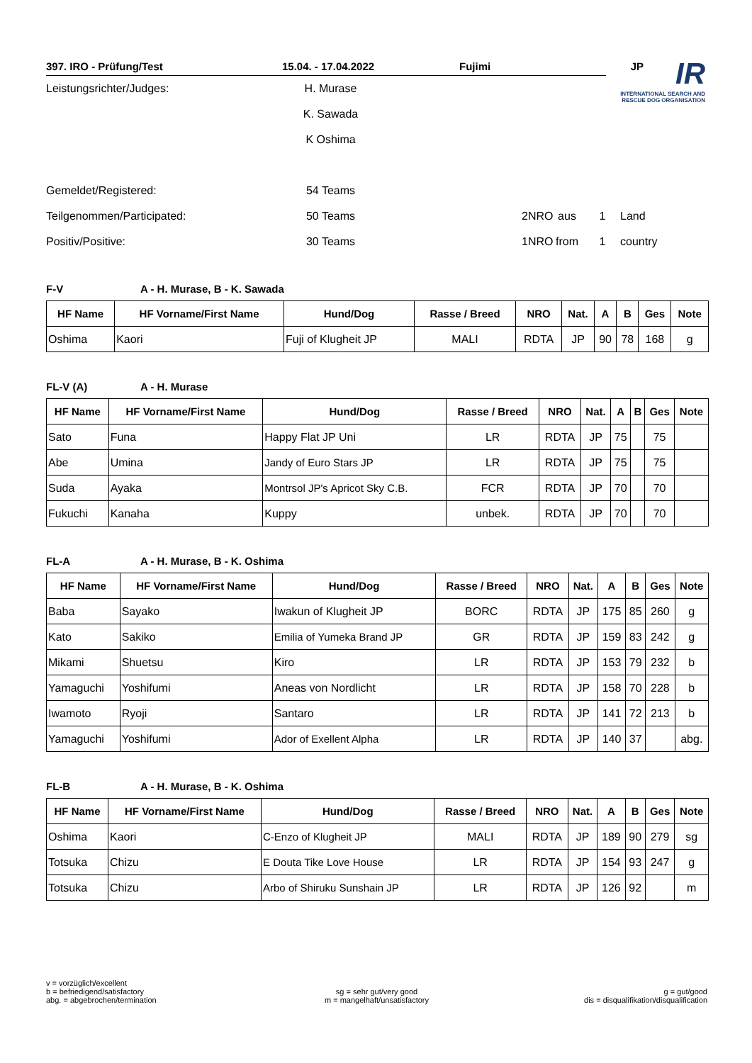IR
INTERNATIONAL SEARCH AND RESCUE DOG ORGANISATION
397. IRO - Prüfung/Test 15.04. - 17.04.2022 Fujimi JP
Leistungsrichter/Judges: H. Murase
K. Sawada
K Oshima
Gemeldet/Registered: 54 Teams
Teilgenommen/Participated: 50 Teams 2 NRO aus 1 Land
Positiv/Positive: 30 Teams 1 NRO from 1 country
F-V A - H. Murase, B - K. Sawada
| HF Name | HF Vorname/First Name | Hund/Dog | Rasse / Breed | NRO | Nat. | A | B | Ges | Note |
| --- | --- | --- | --- | --- | --- | --- | --- | --- | --- |
| Oshima | Kaori | Fuji of Klugheit JP | MALI | RDTA | JP | 90 | 78 | 168 | g |
FL-V (A) A - H. Murase
| HF Name | HF Vorname/First Name | Hund/Dog | Rasse / Breed | NRO | Nat. | A | B | Ges | Note |
| --- | --- | --- | --- | --- | --- | --- | --- | --- | --- |
| Sato | Funa | Happy Flat JP Uni | LR | RDTA | JP | 75 | | 75 | |
| Abe | Umina | Jandy of Euro Stars JP | LR | RDTA | JP | 75 | | 75 | |
| Suda | Ayaka | Montrsol JP's Apricot Sky C.B. | FCR | RDTA | JP | 70 | | 70 | |
| Fukuchi | Kanaha | Kuppy | unbek. | RDTA | JP | 70 | | 70 | |
FL-A A - H. Murase, B - K. Oshima
| HF Name | HF Vorname/First Name | Hund/Dog | Rasse / Breed | NRO | Nat. | A | B | Ges | Note |
| --- | --- | --- | --- | --- | --- | --- | --- | --- | --- |
| Baba | Sayako | Iwakun of Klugheit JP | BORC | RDTA | JP | 175 | 85 | 260 | g |
| Kato | Sakiko | Emilia of Yumeka Brand JP | GR | RDTA | JP | 159 | 83 | 242 | g |
| Mikami | Shuetsu | Kiro | LR | RDTA | JP | 153 | 79 | 232 | b |
| Yamaguchi | Yoshifumi | Aneas von Nordlicht | LR | RDTA | JP | 158 | 70 | 228 | b |
| Iwamoto | Ryoji | Santaro | LR | RDTA | JP | 141 | 72 | 213 | b |
| Yamaguchi | Yoshifumi | Ador of Exellent Alpha | LR | RDTA | JP | 140 | 37 | | abg. |
FL-B A - H. Murase, B - K. Oshima
| HF Name | HF Vorname/First Name | Hund/Dog | Rasse / Breed | NRO | Nat. | A | B | Ges | Note |
| --- | --- | --- | --- | --- | --- | --- | --- | --- | --- |
| Oshima | Kaori | C-Enzo of Klugheit JP | MALI | RDTA | JP | 189 | 90 | 279 | sg |
| Totsuka | Chizu | E Douta Tike Love House | LR | RDTA | JP | 154 | 93 | 247 | g |
| Totsuka | Chizu | Arbo of Shiruku Sunshain JP | LR | RDTA | JP | 126 | 92 | | m |
v = vorzüglich/excellent
b = befriedigend/satisfactory
abg. = abgebrochen/termination
sg = sehr gut/very good
m = mangelhaft/unsatisfactory
g = gut/good
dis = disqualifikation/disqualification